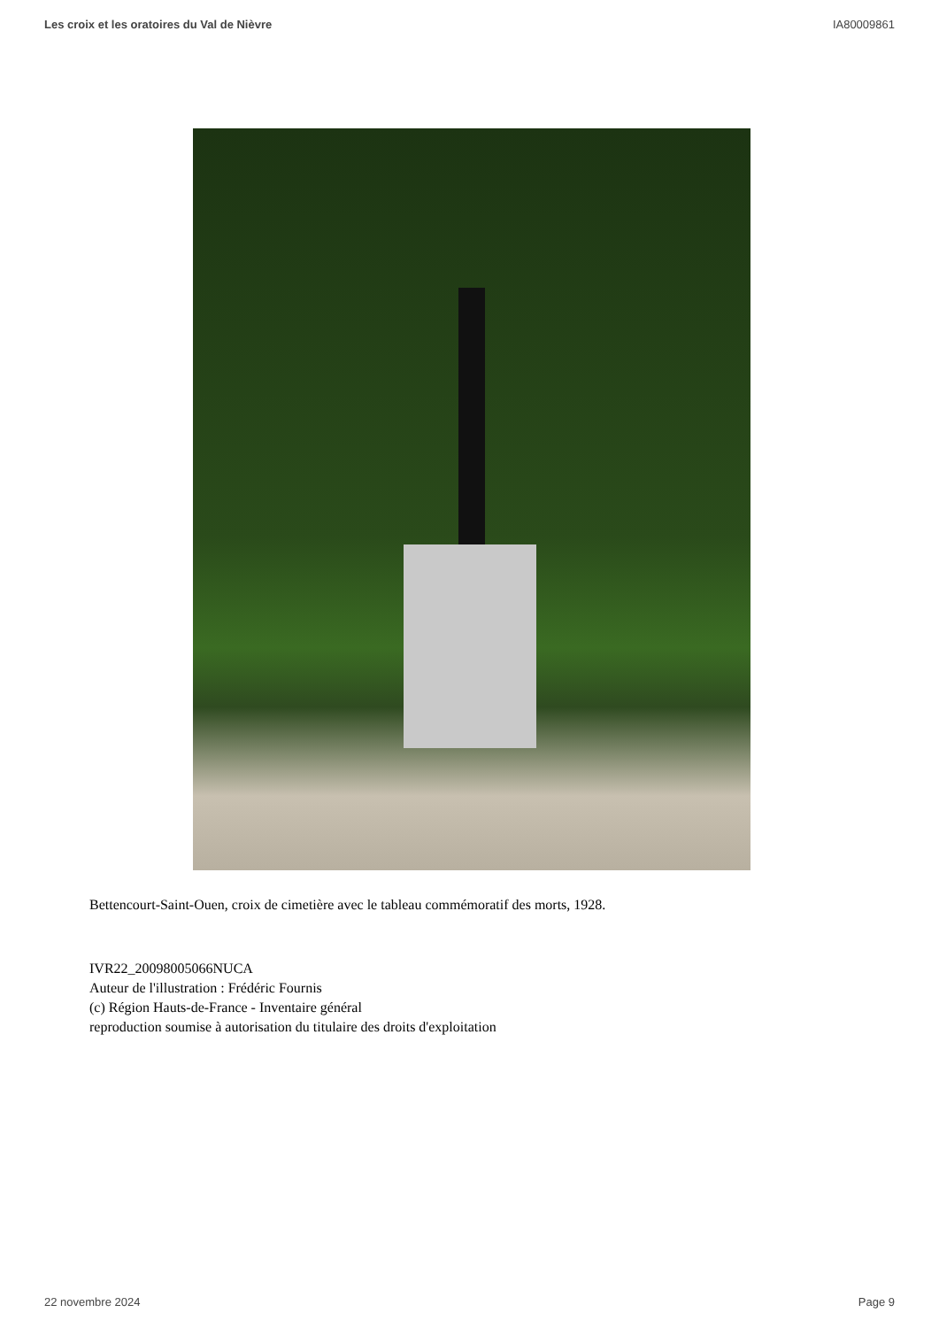Les croix et les oratoires du Val de Nièvre IA80009861
Bettencourt-Saint-Ouen, croix de cimetière avec le tableau commémoratif des morts, 1928.
IVR22_20098005066NUCA
Auteur de l'illustration : Frédéric Fournis
(c) Région Hauts-de-France - Inventaire général
reproduction soumise à autorisation du titulaire des droits d'exploitation
22 novembre 2024 Page 9